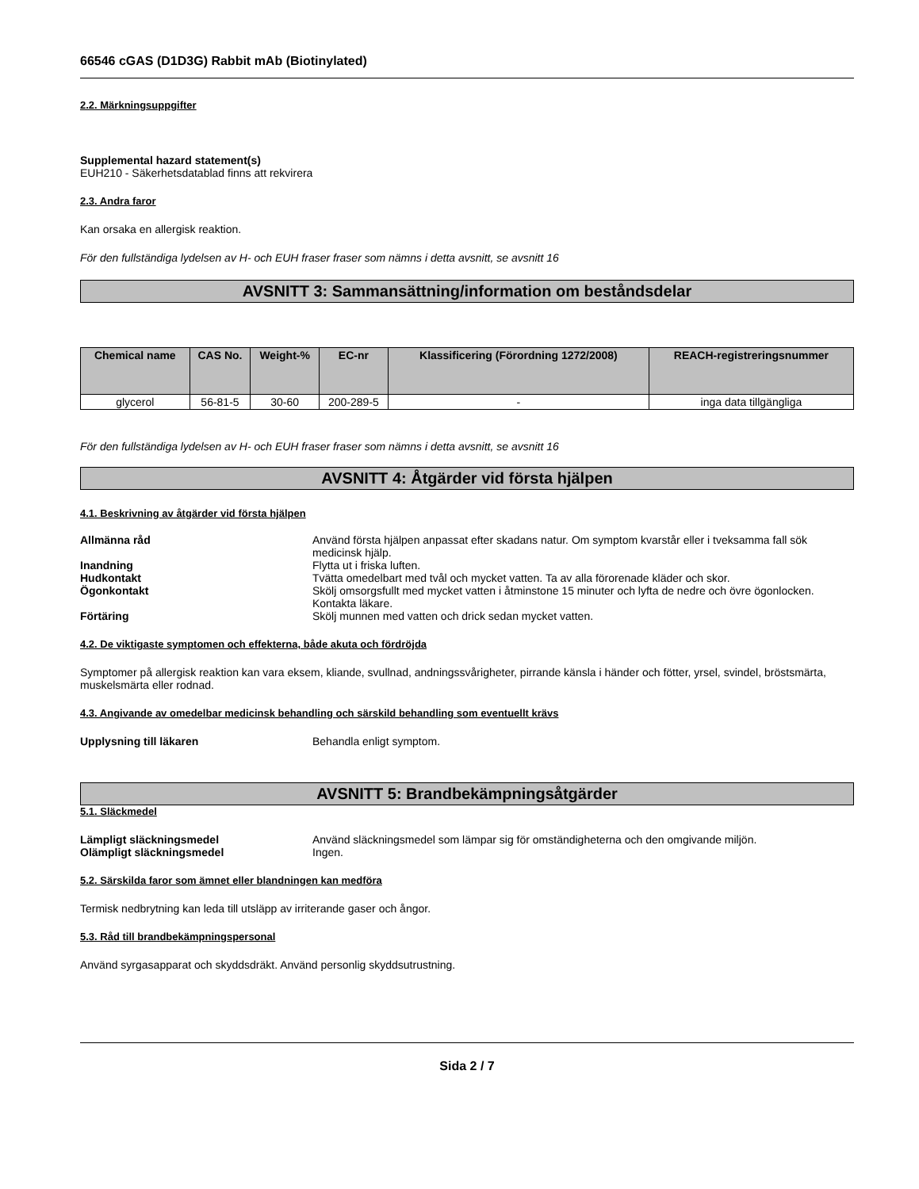66546 cGAS (D1D3G) Rabbit mAb (Biotinylated)
2.2. Märkningsuppgifter
Supplemental hazard statement(s)
EUH210 - Säkerhetsdatablad finns att rekvirera
2.3. Andra faror
Kan orsaka en allergisk reaktion.
För den fullständiga lydelsen av H- och EUH fraser fraser som nämns i detta avsnitt, se avsnitt 16
AVSNITT 3: Sammansättning/information om beståndsdelar
| Chemical name | CAS No. | Weight-% | EC-nr | Klassificering (Förordning 1272/2008) | REACH-registreringsnummer |
| --- | --- | --- | --- | --- | --- |
| glycerol | 56-81-5 | 30-60 | 200-289-5 | - | inga data tillgängliga |
För den fullständiga lydelsen av H- och EUH fraser fraser som nämns i detta avsnitt, se avsnitt 16
AVSNITT 4: Åtgärder vid första hjälpen
4.1. Beskrivning av åtgärder vid första hjälpen
Allmänna råd Använd första hjälpen anpassat efter skadans natur. Om symptom kvarstår eller i tveksamma fall sök medicinsk hjälp.
Inandning Flytta ut i friska luften.
Hudkontakt Tvätta omedelbart med tvål och mycket vatten. Ta av alla förorenade kläder och skor.
Ögonkontakt Skölj omsorgsfullt med mycket vatten i åtminstone 15 minuter och lyfta de nedre och övre ögonlocken. Kontakta läkare.
Förtäring Skölj munnen med vatten och drick sedan mycket vatten.
4.2. De viktigaste symptomen och effekterna, både akuta och fördröjda
Symptomer på allergisk reaktion kan vara eksem, kliande, svullnad, andningssvårigheter, pirrande känsla i händer och fötter, yrsel, svindel, bröstsmärta, muskelsmärta eller rodnad.
4.3. Angivande av omedelbar medicinsk behandling och särskild behandling som eventuellt krävs
Upplysning till läkaren Behandla enligt symptom.
AVSNITT 5: Brandbekämpningsåtgärder
5.1. Släckmedel
Lämpligt släckningsmedel Använd släckningsmedel som lämpar sig för omständigheterna och den omgivande miljön.
Olämpligt släckningsmedel Ingen.
5.2. Särskilda faror som ämnet eller blandningen kan medföra
Termisk nedbrytning kan leda till utsläpp av irriterande gaser och ångor.
5.3. Råd till brandbekämpningspersonal
Använd syrgasapparat och skyddsdräkt. Använd personlig skyddsutrustning.
Sida 2 / 7